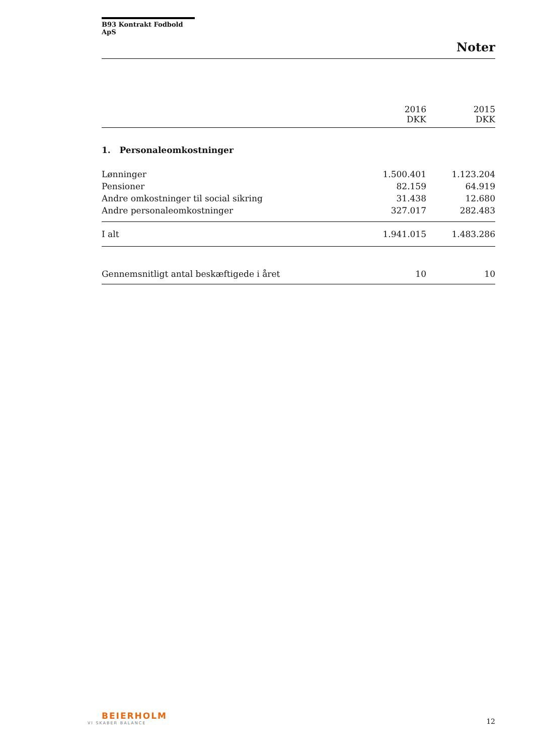B93 Kontrakt Fodbold ApS
Noter
| | 2016 DKK | 2015 DKK |
| --- | --- | --- |
| 1. Personaleomkostninger | | |
| Lønninger | 1.500.401 | 1.123.204 |
| Pensioner | 82.159 | 64.919 |
| Andre omkostninger til social sikring | 31.438 | 12.680 |
| Andre personaleomkostninger | 327.017 | 282.483 |
| I alt | 1.941.015 | 1.483.286 |
| Gennemsnitligt antal beskæftigede i året | 10 | 10 |
BEIERHOLM
VI SKABER BALANCE
12